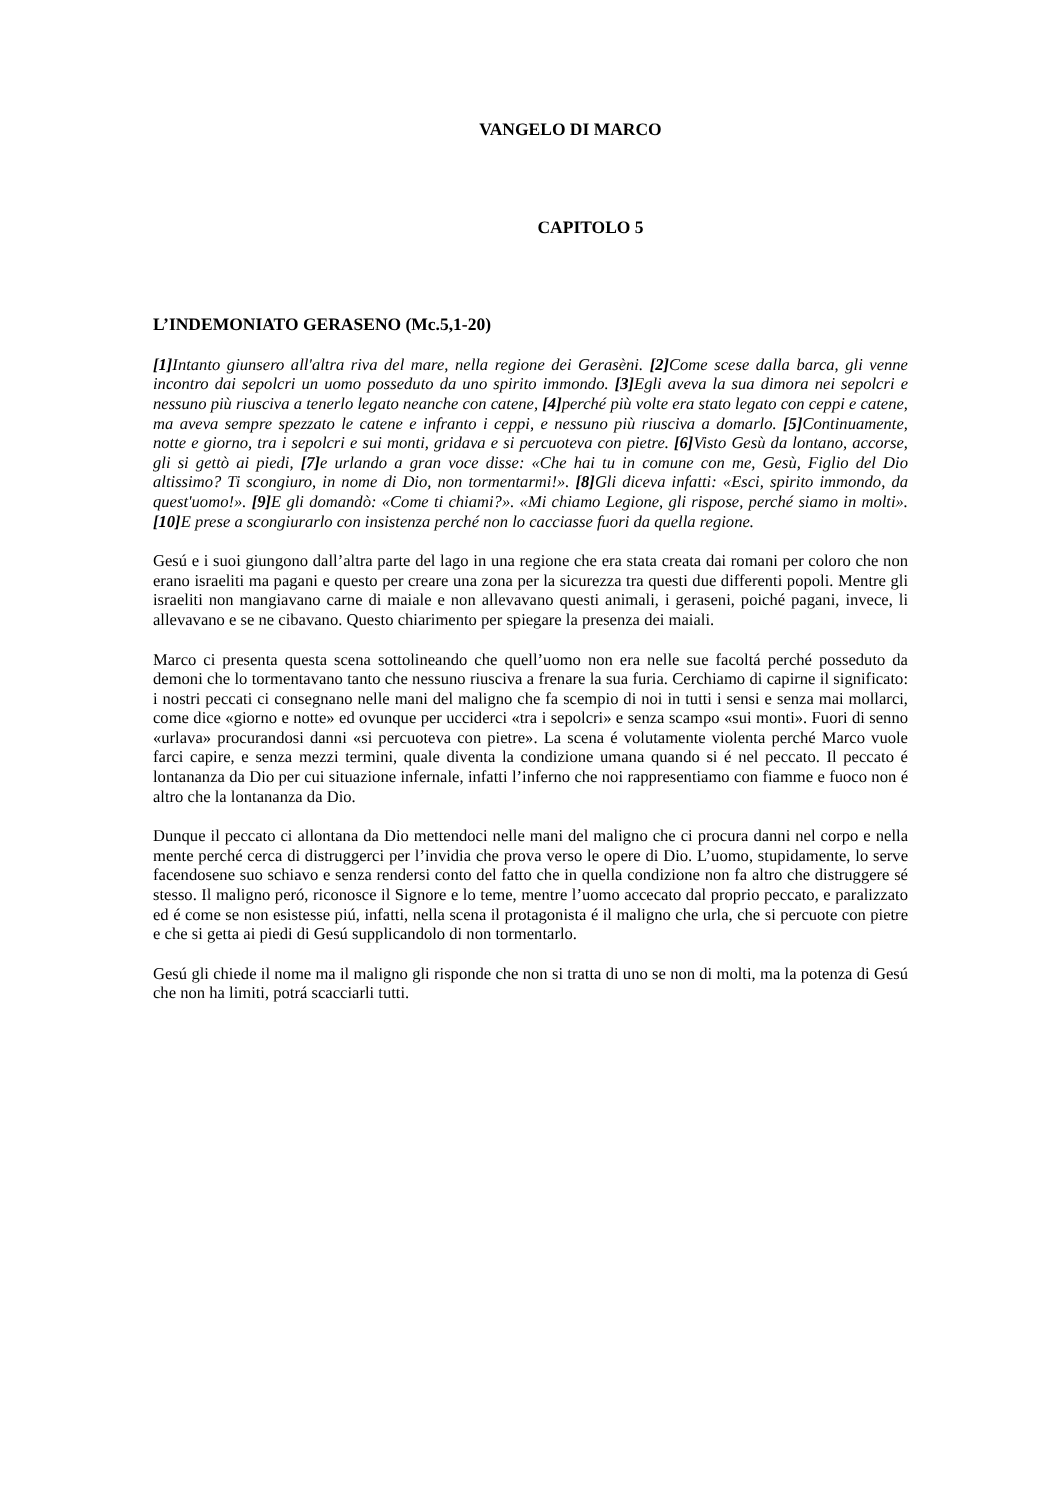VANGELO DI MARCO
CAPITOLO 5
L’INDEMONIATO GERASENO (Mc.5,1-20)
[1] Intanto giunsero all'altra riva del mare, nella regione dei Gerasèni. [2] Come scese dalla barca, gli venne incontro dai sepolcri un uomo posseduto da uno spirito immondo. [3] Egli aveva la sua dimora nei sepolcri e nessuno più riusciva a tenerlo legato neanche con catene, [4] perché più volte era stato legato con ceppi e catene, ma aveva sempre spezzato le catene e infranto i ceppi, e nessuno più riusciva a domarlo. [5] Continuamente, notte e giorno, tra i sepolcri e sui monti, gridava e si percuoteva con pietre. [6] Visto Gesù da lontano, accorse, gli si gettò ai piedi, [7] e urlando a gran voce disse: «Che hai tu in comune con me, Gesù, Figlio del Dio altissimo? Ti scongiuro, in nome di Dio, non tormentarmi!». [8] Gli diceva infatti: «Esci, spirito immondo, da quest'uomo!». [9] E gli domandò: «Come ti chiami?». «Mi chiamo Legione, gli rispose, perché siamo in molti». [10] E prese a scongiurarlo con insistenza perché non lo cacciasse fuori da quella regione.
Gesú e i suoi giungono dall’altra parte del lago in una regione che era stata creata dai romani per coloro che non erano israeliti ma pagani e questo per creare una zona per la sicurezza tra questi due differenti popoli. Mentre gli israeliti non mangiavano carne di maiale e non allevavano questi animali, i geraseni, poiché pagani, invece, li allevavano e se ne cibavano. Questo chiarimento per spiegare la presenza dei maiali.
Marco ci presenta questa scena sottolineando che quell’uomo non era nelle sue facoltá perché posseduto da demoni che lo tormentavano tanto che nessuno riusciva a frenare la sua furia. Cerchiamo di capirne il significato: i nostri peccati ci consegnano nelle mani del maligno che fa scempio di noi in tutti i sensi e senza mai mollarci, come dice «giorno e notte» ed ovunque per ucciderci «tra i sepolcri» e senza scampo «sui monti». Fuori di senno «urlava» procurandosi danni «si percuoteva con pietre». La scena é volutamente violenta perché Marco vuole farci capire, e senza mezzi termini, quale diventa la condizione umana quando si é nel peccato. Il peccato é lontananza da Dio per cui situazione infernale, infatti l’inferno che noi rappresentiamo con fiamme e fuoco non é altro che la lontananza da Dio.
Dunque il peccato ci allontana da Dio mettendoci nelle mani del maligno che ci procura danni nel corpo e nella mente perché cerca di distruggerci per l’invidia che prova verso le opere di Dio. L’uomo, stupidamente, lo serve facendosene suo schiavo e senza rendersi conto del fatto che in quella condizione non fa altro che distruggere sé stesso. Il maligno peró, riconosce il Signore e lo teme, mentre l’uomo accecato dal proprio peccato, e paralizzato ed é come se non esistesse piú, infatti, nella scena il protagonista é il maligno che urla, che si percuote con pietre e che si getta ai piedi di Gesú supplicandolo di non tormentarlo.
Gesú gli chiede il nome ma il maligno gli risponde che non si tratta di uno se non di molti, ma la potenza di Gesú che non ha limiti, potrá scacciarli tutti.